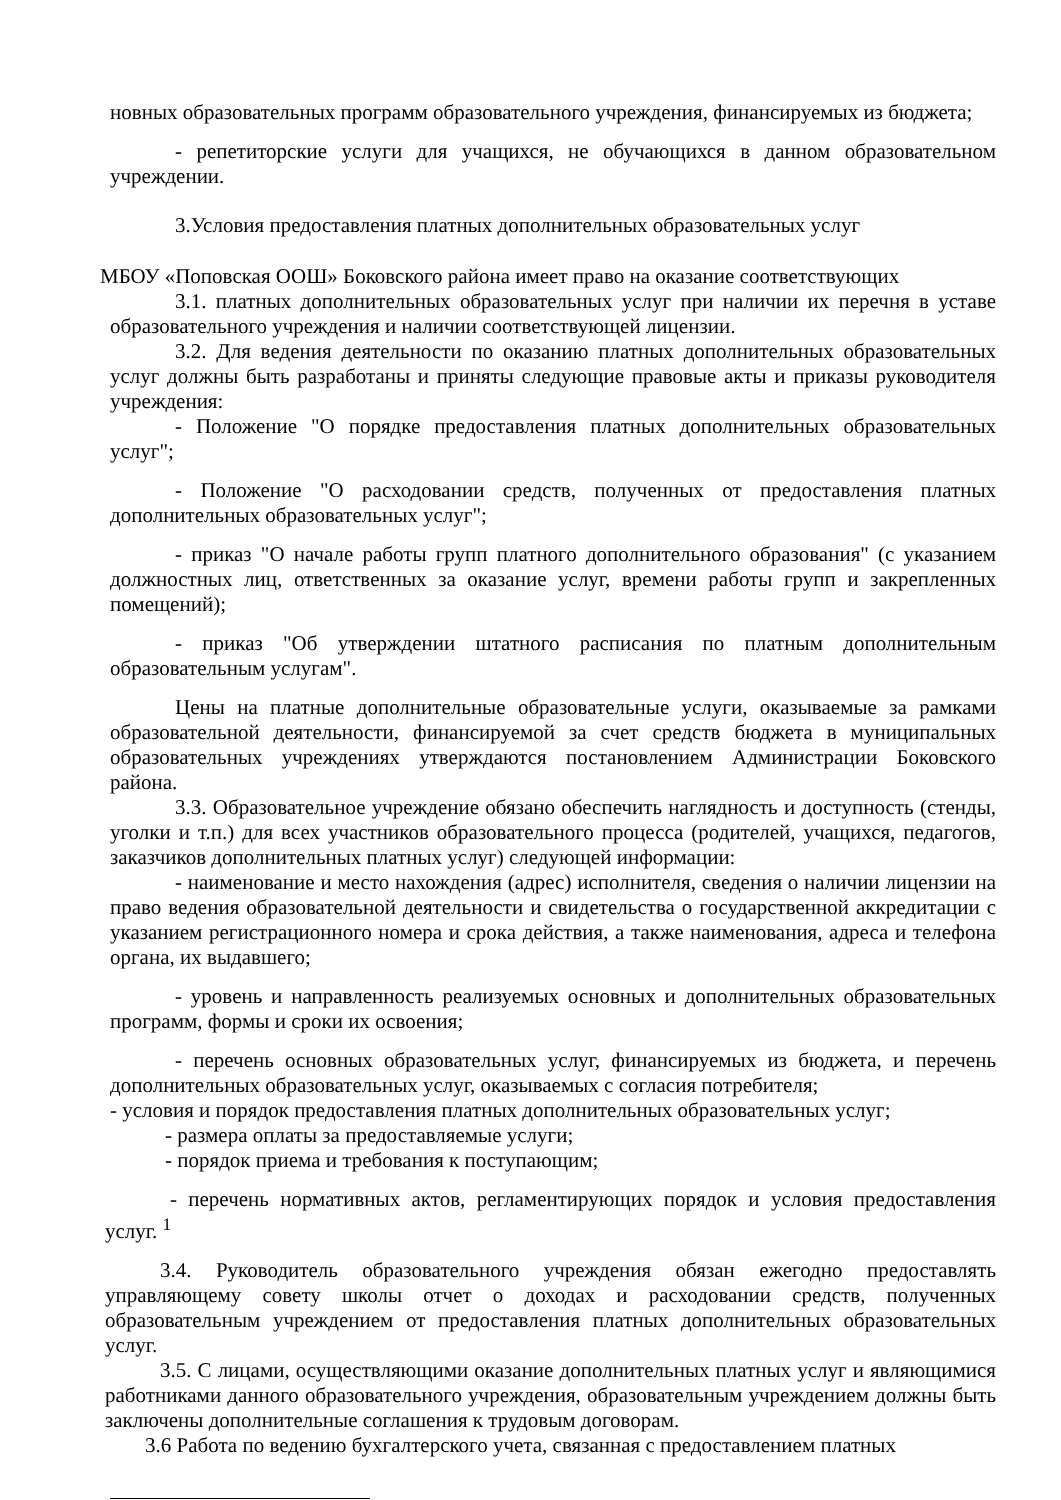новных образовательных программ образовательного учреждения, финансируемых из бюджета;
- репетиторские услуги для учащихся, не обучающихся в данном образовательном учреждении.
3.Условия предоставления платных дополнительных образовательных услуг
МБОУ «Поповская ООШ» Боковского района имеет право на оказание соответствующих
3.1. платных дополнительных образовательных услуг при наличии их перечня в уставе образовательного учреждения и наличии соответствующей лицензии.
3.2. Для ведения деятельности по оказанию платных дополнительных образовательных услуг должны быть разработаны и приняты следующие правовые акты и приказы руководителя учреждения:
- Положение "О порядке предоставления платных дополнительных образовательных услуг";
- Положение "О расходовании средств, полученных от предоставления платных дополнительных образовательных услуг";
- приказ "О начале работы групп платного дополнительного образования" (с указанием должностных лиц, ответственных за оказание услуг, времени работы групп и закрепленных помещений);
- приказ "Об утверждении штатного расписания по платным дополнительным образовательным услугам".
Цены на платные дополнительные образовательные услуги, оказываемые за рамками образовательной деятельности, финансируемой за счет средств бюджета в муниципальных образовательных учреждениях утверждаются постановлением Администрации Боковского района.
3.3. Образовательное учреждение обязано обеспечить наглядность и доступность (стенды, уголки и т.п.) для всех участников образовательного процесса (родителей, учащихся, педагогов, заказчиков дополнительных платных услуг) следующей информации:
- наименование и место нахождения (адрес) исполнителя, сведения о наличии лицензии на право ведения образовательной деятельности и свидетельства о государственной аккредитации с указанием регистрационного номера и срока действия, а также наименования, адреса и телефона органа, их выдавшего;
- уровень и направленность реализуемых основных и дополнительных образовательных программ, формы и сроки их освоения;
- перечень основных образовательных услуг, финансируемых из бюджета, и перечень дополнительных образовательных услуг, оказываемых с согласия потребителя;
- условия и порядок предоставления платных дополнительных образовательных услуг;
- размера оплаты за предоставляемые услуги;
- порядок приема и требования к поступающим;
- перечень нормативных актов, регламентирующих порядок и условия предоставления услуг. <sup>1</sup>
3.4. Руководитель образовательного учреждения обязан ежегодно предоставлять управляющему совету школы отчет о доходах и расходовании средств, полученных образовательным учреждением от предоставления платных дополнительных образовательных услуг.
3.5. С лицами, осуществляющими оказание дополнительных платных услуг и являющимися работниками данного образовательного учреждения, образовательным учреждением должны быть заключены дополнительные соглашения к трудовым договорам.
3.6 Работа по ведению бухгалтерского учета, связанная с предоставлением платных